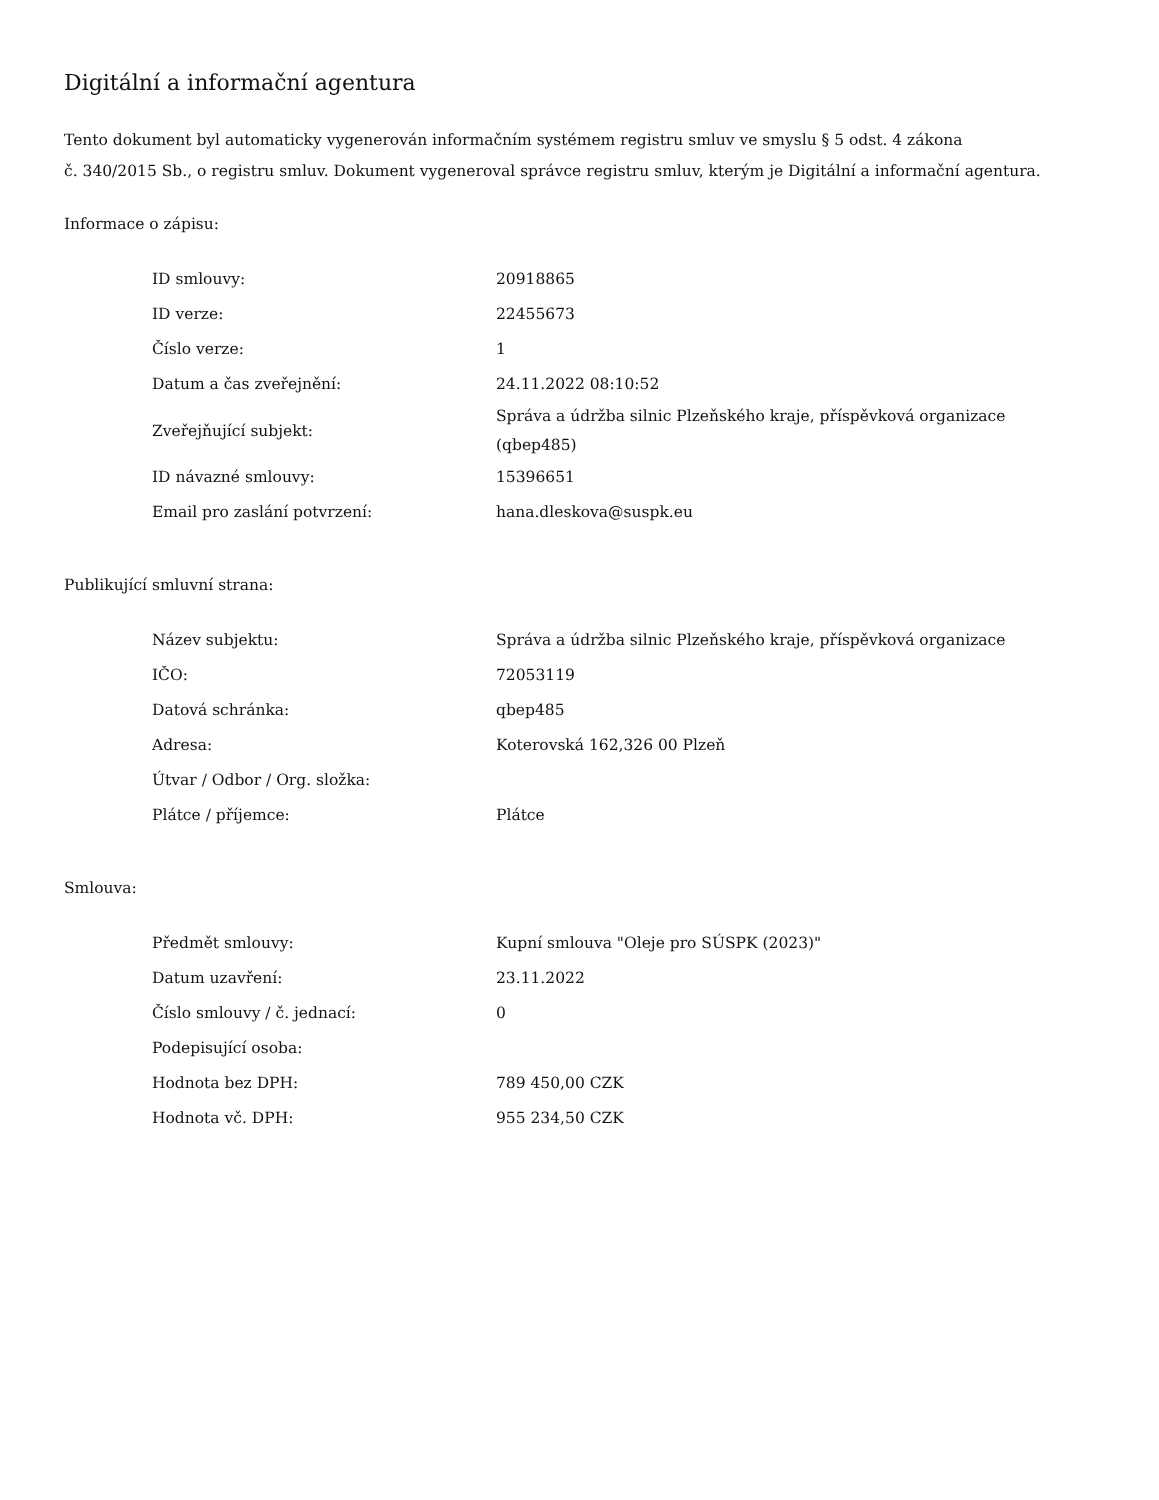Digitální a informační agentura
Tento dokument byl automaticky vygenerován informačním systémem registru smluv ve smyslu § 5 odst. 4 zákona
č. 340/2015 Sb., o registru smluv. Dokument vygeneroval správce registru smluv, kterým je Digitální a informační agentura.
Informace o zápisu:
| ID smlouvy: | 20918865 |
| ID verze: | 22455673 |
| Číslo verze: | 1 |
| Datum a čas zveřejnění: | 24.11.2022 08:10:52 |
| Zveřejňující subjekt: | Správa a údržba silnic Plzeňského kraje, příspěvková organizace (qbep485) |
| ID návazné smlouvy: | 15396651 |
| Email pro zaslání potvrzení: | hana.dleskova@suspk.eu |
Publikující smluvní strana:
| Název subjektu: | Správa a údržba silnic Plzeňského kraje, příspěvková organizace |
| IČO: | 72053119 |
| Datová schránka: | qbep485 |
| Adresa: | Koterovská 162,326 00 Plzeň |
| Útvar / Odbor / Org. složka: | |
| Plátce / příjemce: | Plátce |
Smlouva:
| Předmět smlouvy: | Kupní smlouva "Oleje pro SÚSPK (2023)" |
| Datum uzavření: | 23.11.2022 |
| Číslo smlouvy / č. jednací: | 0 |
| Podepisující osoba: | |
| Hodnota bez DPH: | 789 450,00 CZK |
| Hodnota vč. DPH: | 955 234,50 CZK |